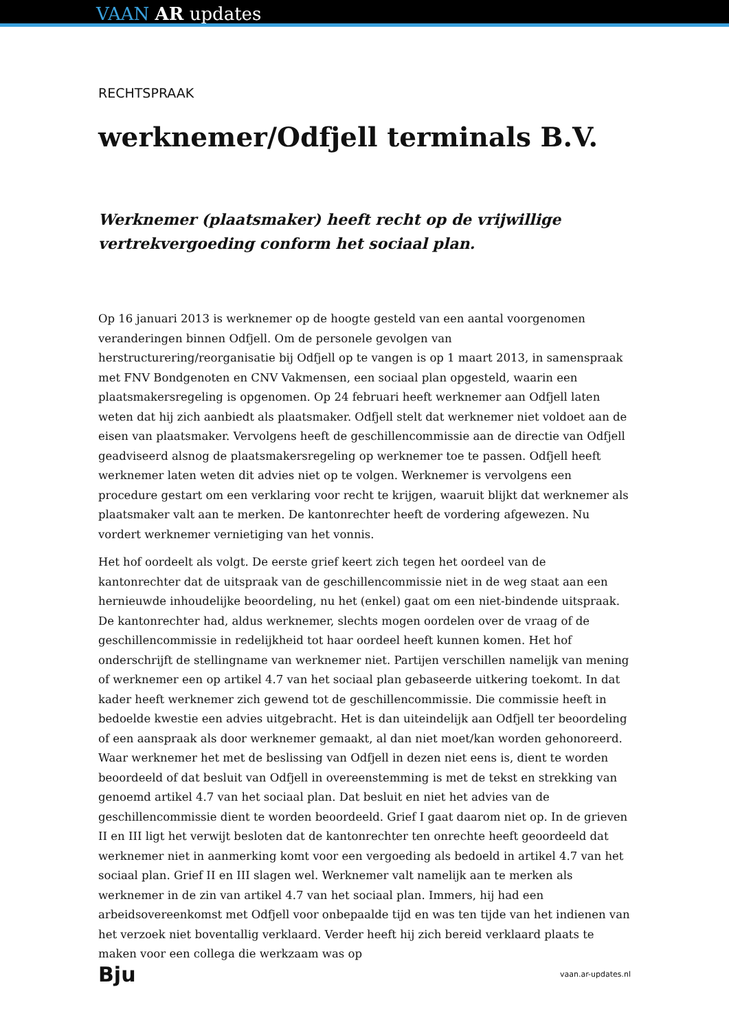VAAN AR updates
RECHTSPRAAK
werknemer/Odfjell terminals B.V.
Werknemer (plaatsmaker) heeft recht op de vrijwillige vertrekvergoeding conform het sociaal plan.
Op 16 januari 2013 is werknemer op de hoogte gesteld van een aantal voorgenomen veranderingen binnen Odfjell. Om de personele gevolgen van herstructurering/reorganisatie bij Odfjell op te vangen is op 1 maart 2013, in samenspraak met FNV Bondgenoten en CNV Vakmensen, een sociaal plan opgesteld, waarin een plaatsmakersregeling is opgenomen. Op 24 februari heeft werknemer aan Odfjell laten weten dat hij zich aanbiedt als plaatsmaker. Odfjell stelt dat werknemer niet voldoet aan de eisen van plaatsmaker. Vervolgens heeft de geschillencommissie aan de directie van Odfjell geadviseerd alsnog de plaatsmakersregeling op werknemer toe te passen. Odfjell heeft werknemer laten weten dit advies niet op te volgen. Werknemer is vervolgens een procedure gestart om een verklaring voor recht te krijgen, waaruit blijkt dat werknemer als plaatsmaker valt aan te merken. De kantonrechter heeft de vordering afgewezen. Nu vordert werknemer vernietiging van het vonnis.
Het hof oordeelt als volgt. De eerste grief keert zich tegen het oordeel van de kantonrechter dat de uitspraak van de geschillencommissie niet in de weg staat aan een hernieuwde inhoudelijke beoordeling, nu het (enkel) gaat om een niet-bindende uitspraak. De kantonrechter had, aldus werknemer, slechts mogen oordelen over de vraag of de geschillencommissie in redelijkheid tot haar oordeel heeft kunnen komen. Het hof onderschrijft de stellingname van werknemer niet. Partijen verschillen namelijk van mening of werknemer een op artikel 4.7 van het sociaal plan gebaseerde uitkering toekomt. In dat kader heeft werknemer zich gewend tot de geschillencommissie. Die commissie heeft in bedoelde kwestie een advies uitgebracht. Het is dan uiteindelijk aan Odfjell ter beoordeling of een aanspraak als door werknemer gemaakt, al dan niet moet/kan worden gehonoreerd. Waar werknemer het met de beslissing van Odfjell in dezen niet eens is, dient te worden beoordeeld of dat besluit van Odfjell in overeenstemming is met de tekst en strekking van genoemd artikel 4.7 van het sociaal plan. Dat besluit en niet het advies van de geschillencommissie dient te worden beoordeeld. Grief I gaat daarom niet op. In de grieven II en III ligt het verwijt besloten dat de kantonrechter ten onrechte heeft geoordeeld dat werknemer niet in aanmerking komt voor een vergoeding als bedoeld in artikel 4.7 van het sociaal plan. Grief II en III slagen wel. Werknemer valt namelijk aan te merken als werknemer in de zin van artikel 4.7 van het sociaal plan. Immers, hij had een arbeidsovereenkomst met Odfjell voor onbepaalde tijd en was ten tijde van het indienen van het verzoek niet boventallig verklaard. Verder heeft hij zich bereid verklaard plaats te maken voor een collega die werkzaam was op
Bju vaan.ar-updates.nl